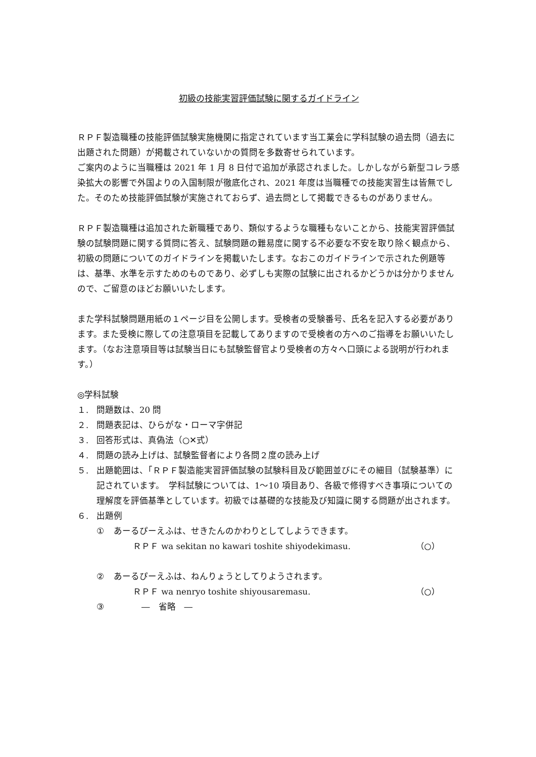初級の技能実習評価試験に関するガイドライン
ＲＰＦ製造職種の技能評価試験実施機関に指定されています当工業会に学科試験の過去問（過去に出題された問題）が掲載されていないかの質問を多数寄せられています。
ご案内のように当職種は 2021 年 1 月 8 日付で追加が承認されました。しかしながら新型コレラ感染拡大の影響で外国よりの入国制限が徹底化され、2021 年度は当職種での技能実習生は皆無でした。そのため技能評価試験が実施されておらず、過去問として掲載できるものがありません。
ＲＰＦ製造職種は追加された新職種であり、類似するような職種もないことから、技能実習評価試験の試験問題に関する質問に答え、試験問題の難易度に関する不必要な不安を取り除く観点から、初級の問題についてのガイドラインを掲載いたします。なおこのガイドラインで示された例題等は、基準、水準を示すためのものであり、必ずしも実際の試験に出されるかどうかは分かりませんので、ご留意のほどお願いいたします。
また学科試験問題用紙の１ページ目を公開します。受検者の受験番号、氏名を記入する必要があります。また受検に際しての注意項目を記載してありますので受検者の方へのご指導をお願いいたします。（なお注意項目等は試験当日にも試験監督官より受検者の方々へ口頭による説明が行われます。）
◎学科試験
１. 問題数は、20 問
２. 問題表記は、ひらがな・ローマ字併記
３. 回答形式は、真偽法（○✕式）
４. 問題の読み上げは、試験監督者により各問２度の読み上げ
５. 出題範囲は、「ＲＰＦ製造能実習評価試験の試験科目及び範囲並びにその細目（試験基準）に記されています。　学科試験については、1～10 項目あり、各級で修得すべき事項についての理解度を評価基準としています。初級では基礎的な技能及び知識に関する問題が出されます。
６. 出題例
① あーるぴーえふは、せきたんのかわりとしてしようできます。
ＲＰＦ wa sekitan no kawari toshite shiyodekimasu. （○）
② あーるぴーえふは、ねんりょうとしてりようされます。
ＲＰＦ wa nenryo toshite shiyousaremasu. （○）
③ ―　省略　―